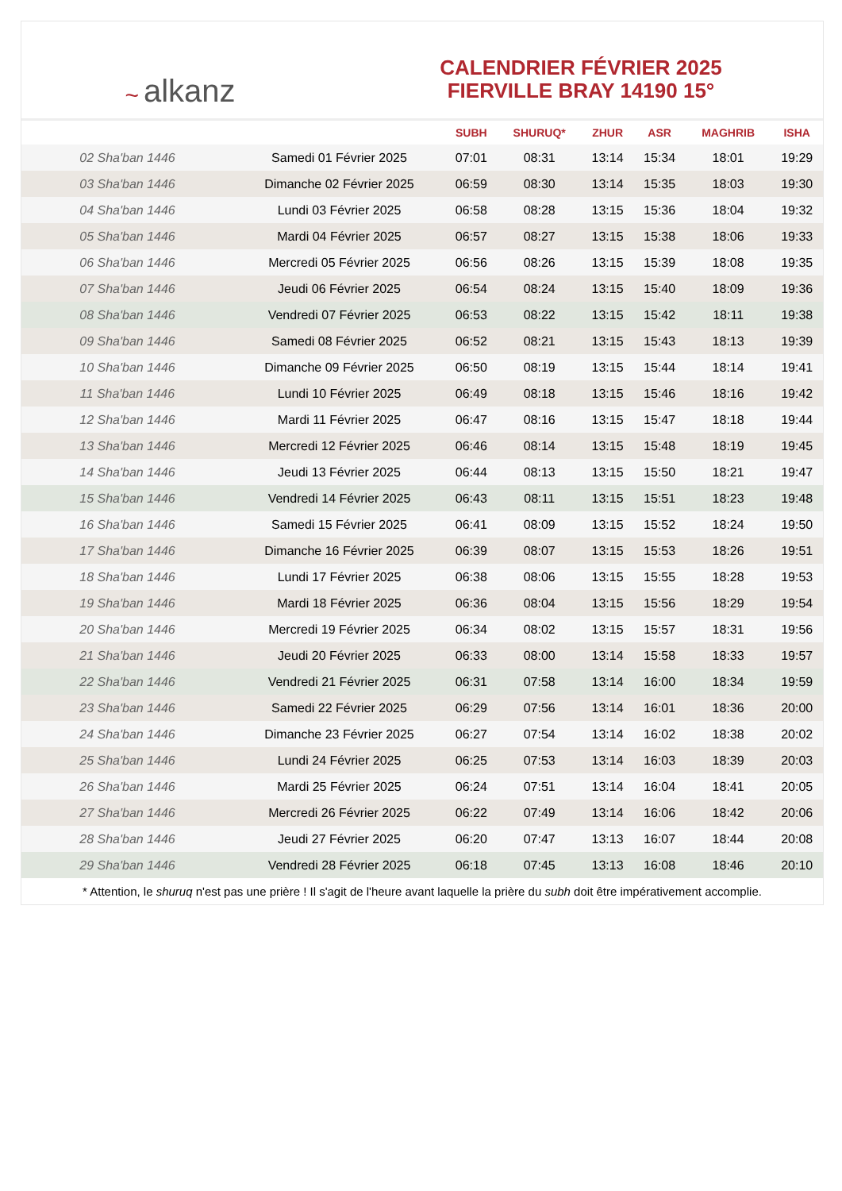~ alkanz
CALENDRIER FÉVRIER 2025
FIERVILLE BRAY 14190 15°
| | | SUBH | SHURUQ* | ZHUR | ASR | MAGHRIB | ISHA |
| --- | --- | --- | --- | --- | --- | --- | --- |
| 02 Sha'ban 1446 | Samedi 01 Février 2025 | 07:01 | 08:31 | 13:14 | 15:34 | 18:01 | 19:29 |
| 03 Sha'ban 1446 | Dimanche 02 Février 2025 | 06:59 | 08:30 | 13:14 | 15:35 | 18:03 | 19:30 |
| 04 Sha'ban 1446 | Lundi 03 Février 2025 | 06:58 | 08:28 | 13:15 | 15:36 | 18:04 | 19:32 |
| 05 Sha'ban 1446 | Mardi 04 Février 2025 | 06:57 | 08:27 | 13:15 | 15:38 | 18:06 | 19:33 |
| 06 Sha'ban 1446 | Mercredi 05 Février 2025 | 06:56 | 08:26 | 13:15 | 15:39 | 18:08 | 19:35 |
| 07 Sha'ban 1446 | Jeudi 06 Février 2025 | 06:54 | 08:24 | 13:15 | 15:40 | 18:09 | 19:36 |
| 08 Sha'ban 1446 | Vendredi 07 Février 2025 | 06:53 | 08:22 | 13:15 | 15:42 | 18:11 | 19:38 |
| 09 Sha'ban 1446 | Samedi 08 Février 2025 | 06:52 | 08:21 | 13:15 | 15:43 | 18:13 | 19:39 |
| 10 Sha'ban 1446 | Dimanche 09 Février 2025 | 06:50 | 08:19 | 13:15 | 15:44 | 18:14 | 19:41 |
| 11 Sha'ban 1446 | Lundi 10 Février 2025 | 06:49 | 08:18 | 13:15 | 15:46 | 18:16 | 19:42 |
| 12 Sha'ban 1446 | Mardi 11 Février 2025 | 06:47 | 08:16 | 13:15 | 15:47 | 18:18 | 19:44 |
| 13 Sha'ban 1446 | Mercredi 12 Février 2025 | 06:46 | 08:14 | 13:15 | 15:48 | 18:19 | 19:45 |
| 14 Sha'ban 1446 | Jeudi 13 Février 2025 | 06:44 | 08:13 | 13:15 | 15:50 | 18:21 | 19:47 |
| 15 Sha'ban 1446 | Vendredi 14 Février 2025 | 06:43 | 08:11 | 13:15 | 15:51 | 18:23 | 19:48 |
| 16 Sha'ban 1446 | Samedi 15 Février 2025 | 06:41 | 08:09 | 13:15 | 15:52 | 18:24 | 19:50 |
| 17 Sha'ban 1446 | Dimanche 16 Février 2025 | 06:39 | 08:07 | 13:15 | 15:53 | 18:26 | 19:51 |
| 18 Sha'ban 1446 | Lundi 17 Février 2025 | 06:38 | 08:06 | 13:15 | 15:55 | 18:28 | 19:53 |
| 19 Sha'ban 1446 | Mardi 18 Février 2025 | 06:36 | 08:04 | 13:15 | 15:56 | 18:29 | 19:54 |
| 20 Sha'ban 1446 | Mercredi 19 Février 2025 | 06:34 | 08:02 | 13:15 | 15:57 | 18:31 | 19:56 |
| 21 Sha'ban 1446 | Jeudi 20 Février 2025 | 06:33 | 08:00 | 13:14 | 15:58 | 18:33 | 19:57 |
| 22 Sha'ban 1446 | Vendredi 21 Février 2025 | 06:31 | 07:58 | 13:14 | 16:00 | 18:34 | 19:59 |
| 23 Sha'ban 1446 | Samedi 22 Février 2025 | 06:29 | 07:56 | 13:14 | 16:01 | 18:36 | 20:00 |
| 24 Sha'ban 1446 | Dimanche 23 Février 2025 | 06:27 | 07:54 | 13:14 | 16:02 | 18:38 | 20:02 |
| 25 Sha'ban 1446 | Lundi 24 Février 2025 | 06:25 | 07:53 | 13:14 | 16:03 | 18:39 | 20:03 |
| 26 Sha'ban 1446 | Mardi 25 Février 2025 | 06:24 | 07:51 | 13:14 | 16:04 | 18:41 | 20:05 |
| 27 Sha'ban 1446 | Mercredi 26 Février 2025 | 06:22 | 07:49 | 13:14 | 16:06 | 18:42 | 20:06 |
| 28 Sha'ban 1446 | Jeudi 27 Février 2025 | 06:20 | 07:47 | 13:13 | 16:07 | 18:44 | 20:08 |
| 29 Sha'ban 1446 | Vendredi 28 Février 2025 | 06:18 | 07:45 | 13:13 | 16:08 | 18:46 | 20:10 |
* Attention, le shuruq n'est pas une prière ! Il s'agit de l'heure avant laquelle la prière du subh doit être impérativement accomplie.